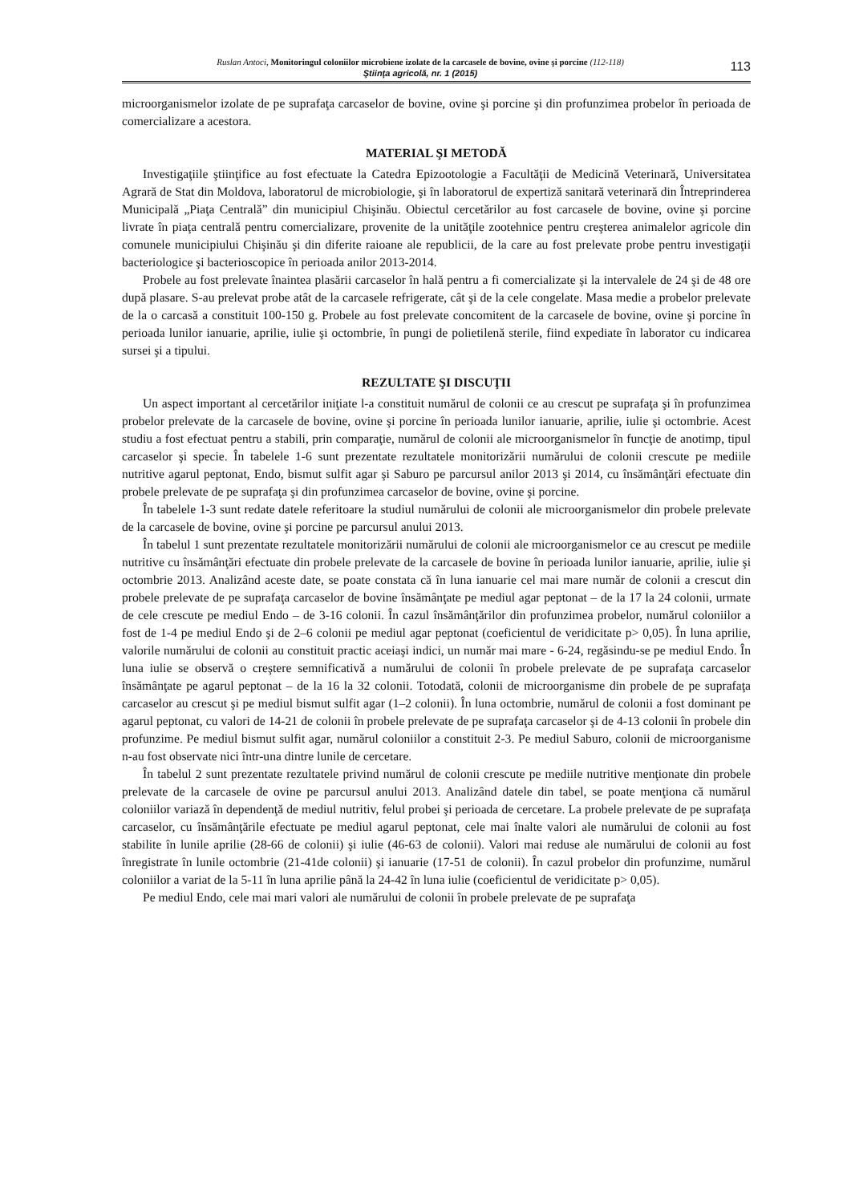Ruslan Antoci, Monitoringul coloniilor microbiene izolate de la carcasele de bovine, ovine şi porcine (112-118)
Ştiinţa agricolă, nr. 1 (2015)
113
microorganismelor izolate de pe suprafaţa carcaselor de bovine, ovine şi porcine şi din profunzimea probelor în perioada de comercializare a acestora.
MATERIAL ŞI METODĂ
Investigaţiile ştiinţifice au fost efectuate la Catedra Epizootologie a Facultăţii de Medicină Veterinară, Universitatea Agrară de Stat din Moldova, laboratorul de microbiologie, şi în laboratorul de expertiză sanitară veterinară din Întreprinderea Municipală „Piaţa Centrală” din municipiul Chişinău. Obiectul cercetărilor au fost carcasele de bovine, ovine şi porcine livrate în piaţa centrală pentru comercializare, provenite de la unităţile zootehnice pentru creşterea animalelor agricole din comunele municipiului Chişinău şi din diferite raioane ale republicii, de la care au fost prelevate probe pentru investigaţii bacteriologice şi bacterioscopice în perioada anilor 2013-2014.
Probele au fost prelevate înaintea plasării carcaselor în hală pentru a fi comercializate şi la intervalele de 24 şi de 48 ore după plasare. S-au prelevat probe atât de la carcasele refrigerate, cât şi de la cele congelate. Masa medie a probelor prelevate de la o carcasă a constituit 100-150 g. Probele au fost prelevate concomitent de la carcasele de bovine, ovine şi porcine în perioada lunilor ianuarie, aprilie, iulie şi octombrie, în pungi de polietilenă sterile, fiind expediate în laborator cu indicarea sursei şi a tipului.
REZULTATE ŞI DISCUŢII
Un aspect important al cercetărilor iniţiate l-a constituit numărul de colonii ce au crescut pe suprafaţa şi în profunzimea probelor prelevate de la carcasele de bovine, ovine şi porcine în perioada lunilor ianuarie, aprilie, iulie şi octombrie. Acest studiu a fost efectuat pentru a stabili, prin comparaţie, numărul de colonii ale microorganismelor în funcţie de anotimp, tipul carcaselor şi specie. În tabelele 1-6 sunt prezentate rezultatele monitorizării numărului de colonii crescute pe mediile nutritive agarul peptonat, Endo, bismut sulfit agar şi Saburo pe parcursul anilor 2013 şi 2014, cu însămânţări efectuate din probele prelevate de pe suprafaţa şi din profunzimea carcaselor de bovine, ovine şi porcine.
În tabelele 1-3 sunt redate datele referitoare la studiul numărului de colonii ale microorganismelor din probele prelevate de la carcasele de bovine, ovine şi porcine pe parcursul anului 2013.
În tabelul 1 sunt prezentate rezultatele monitorizării numărului de colonii ale microorganismelor ce au crescut pe mediile nutritive cu însămânţări efectuate din probele prelevate de la carcasele de bovine în perioada lunilor ianuarie, aprilie, iulie şi octombrie 2013. Analizând aceste date, se poate constata că în luna ianuarie cel mai mare număr de colonii a crescut din probele prelevate de pe suprafaţa carcaselor de bovine însămânţate pe mediul agar peptonat – de la 17 la 24 colonii, urmate de cele crescute pe mediul Endo – de 3-16 colonii. În cazul însămânţărilor din profunzimea probelor, numărul coloniilor a fost de 1-4 pe mediul Endo şi de 2–6 colonii pe mediul agar peptonat (coeficientul de veridicitate p> 0,05). În luna aprilie, valorile numărului de colonii au constituit practic aceiaşi indici, un număr mai mare - 6-24, regăsindu-se pe mediul Endo. În luna iulie se observă o creştere semnificativă a numărului de colonii în probele prelevate de pe suprafaţa carcaselor însămânţate pe agarul peptonat – de la 16 la 32 colonii. Totodată, colonii de microorganisme din probele de pe suprafaţa carcaselor au crescut şi pe mediul bismut sulfit agar (1–2 colonii). În luna octombrie, numărul de colonii a fost dominant pe agarul peptonat, cu valori de 14-21 de colonii în probele prelevate de pe suprafaţa carcaselor şi de 4-13 colonii în probele din profunzime. Pe mediul bismut sulfit agar, numărul coloniilor a constituit 2-3. Pe mediul Saburo, colonii de microorganisme n-au fost observate nici într-una dintre lunile de cercetare.
În tabelul 2 sunt prezentate rezultatele privind numărul de colonii crescute pe mediile nutritive menţionate din probele prelevate de la carcasele de ovine pe parcursul anului 2013. Analizând datele din tabel, se poate menţiona că numărul coloniilor variază în dependenţă de mediul nutritiv, felul probei şi perioada de cercetare. La probele prelevate de pe suprafaţa carcaselor, cu însămânţările efectuate pe mediul agarul peptonat, cele mai înalte valori ale numărului de colonii au fost stabilite în lunile aprilie (28-66 de colonii) şi iulie (46-63 de colonii). Valori mai reduse ale numărului de colonii au fost înregistrate în lunile octombrie (21-41de colonii) şi ianuarie (17-51 de colonii). În cazul probelor din profunzime, numărul coloniilor a variat de la 5-11 în luna aprilie până la 24-42 în luna iulie (coeficientul de veridicitate p> 0,05).
Pe mediul Endo, cele mai mari valori ale numărului de colonii în probele prelevate de pe suprafaţa